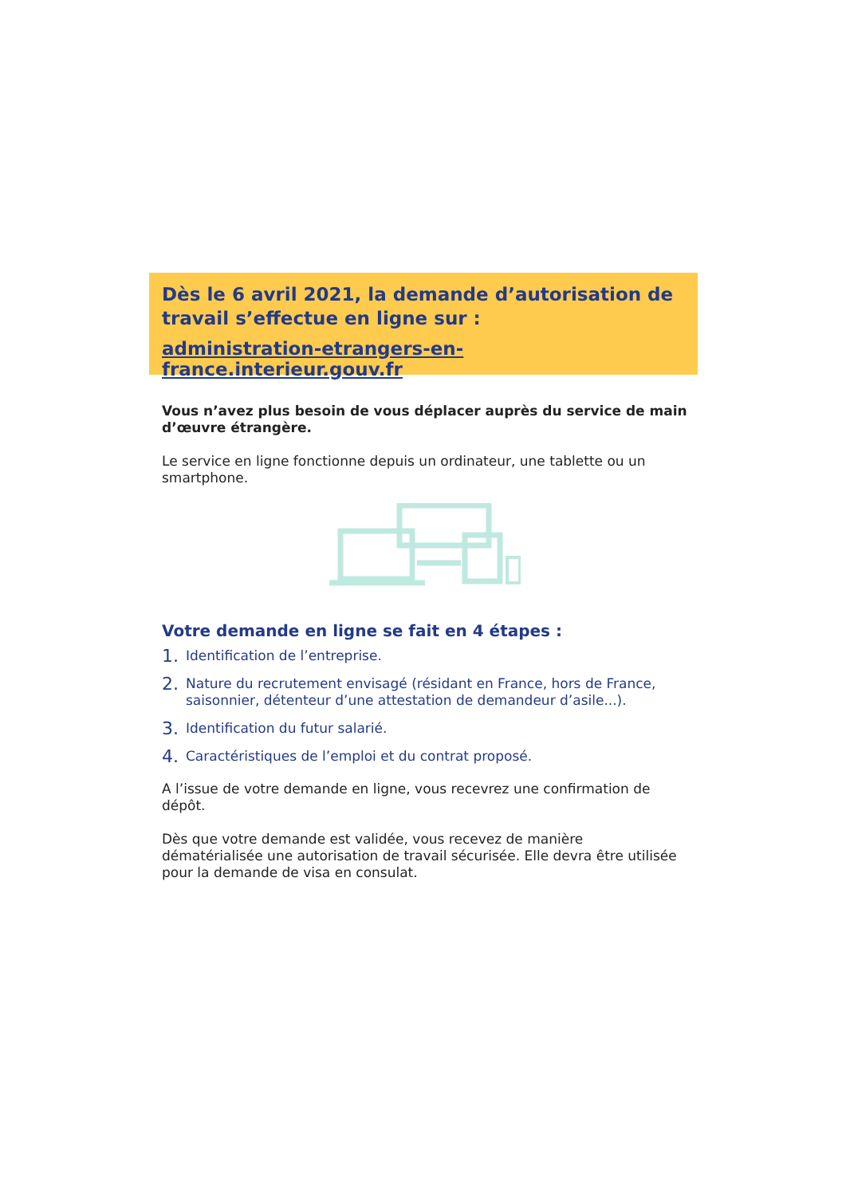Dès le 6 avril 2021, la demande d’autorisation de travail s’effectue en ligne sur :
administration-etrangers-en-france.interieur.gouv.fr
Vous n’avez plus besoin de vous déplacer auprès du service de main d’œuvre étrangère.
Le service en ligne fonctionne depuis un ordinateur, une tablette ou un smartphone.
Votre demande en ligne se fait en 4 étapes :
1. Identification de l’entreprise.
2. Nature du recrutement envisagé (résidant en France, hors de France, saisonnier, détenteur d’une attestation de demandeur d’asile...).
3. Identification du futur salarié.
4. Caractéristiques de l’emploi et du contrat proposé.
A l’issue de votre demande en ligne, vous recevrez une confirmation de dépôt.
Dès que votre demande est validée, vous recevez de manière dématérialisée une autorisation de travail sécurisée. Elle devra être utilisée pour la demande de visa en consulat.